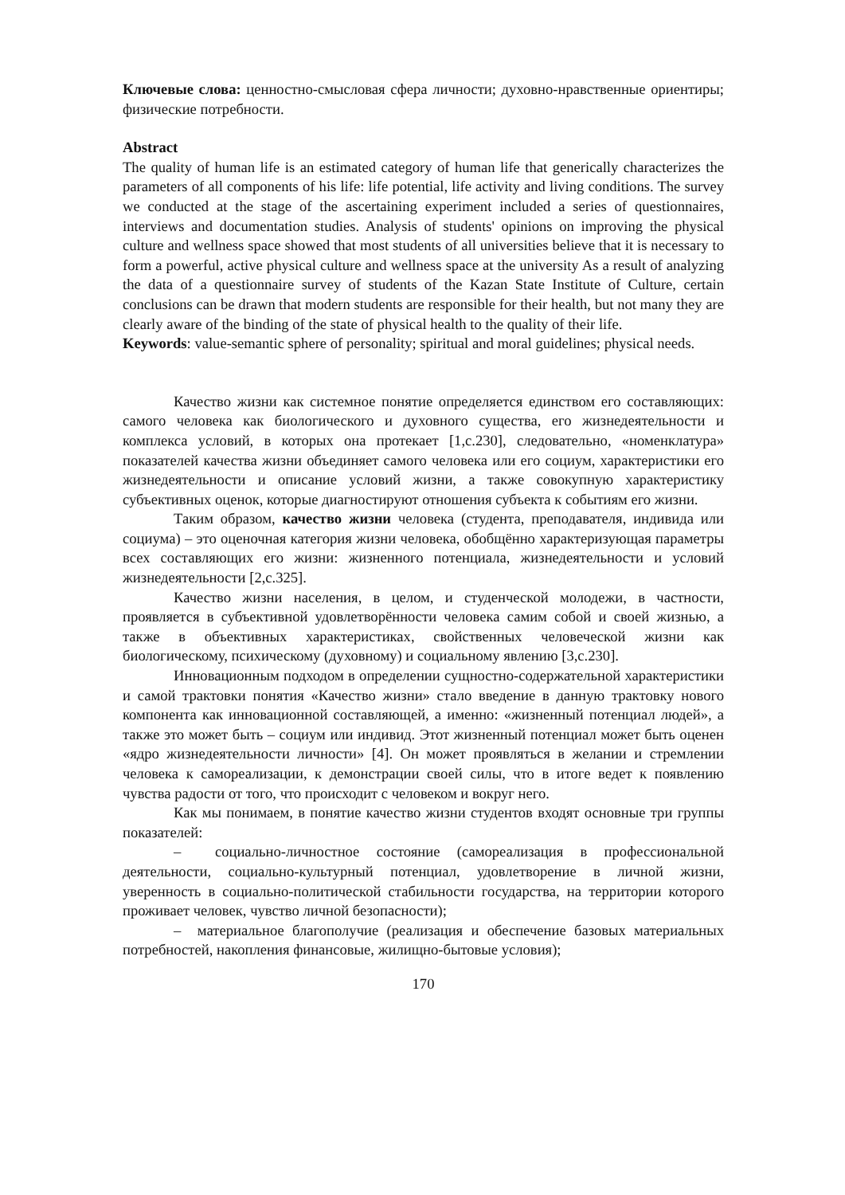Ключевые слова: ценностно-смысловая сфера личности; духовно-нравственные ориентиры; физические потребности.
Abstract
The quality of human life is an estimated category of human life that generically characterizes the parameters of all components of his life: life potential, life activity and living conditions. The survey we conducted at the stage of the ascertaining experiment included a series of questionnaires, interviews and documentation studies. Analysis of students' opinions on improving the physical culture and wellness space showed that most students of all universities believe that it is necessary to form a powerful, active physical culture and wellness space at the university As a result of analyzing the data of a questionnaire survey of students of the Kazan State Institute of Culture, certain conclusions can be drawn that modern students are responsible for their health, but not many they are clearly aware of the binding of the state of physical health to the quality of their life.
Keywords: value-semantic sphere of personality; spiritual and moral guidelines; physical needs.
Качество жизни как системное понятие определяется единством его составляющих: самого человека как биологического и духовного существа, его жизнедеятельности и комплекса условий, в которых она протекает [1,с.230], следовательно, «номенклатура» показателей качества жизни объединяет самого человека или его социум, характеристики его жизнедеятельности и описание условий жизни, а также совокупную характеристику субъективных оценок, которые диагностируют отношения субъекта к событиям его жизни.
Таким образом, качество жизни человека (студента, преподавателя, индивида или социума) – это оценочная категория жизни человека, обобщённо характеризующая параметры всех составляющих его жизни: жизненного потенциала, жизнедеятельности и условий жизнедеятельности [2,с.325].
Качество жизни населения, в целом, и студенческой молодежи, в частности, проявляется в субъективной удовлетворённости человека самим собой и своей жизнью, а также в объективных характеристиках, свойственных человеческой жизни как биологическому, психическому (духовному) и социальному явлению [3,с.230].
Инновационным подходом в определении сущностно-содержательной характеристики и самой трактовки понятия «Качество жизни» стало введение в данную трактовку нового компонента как инновационной составляющей, а именно: «жизненный потенциал людей», а также это может быть – социум или индивид. Этот жизненный потенциал может быть оценен «ядро жизнедеятельности личности» [4]. Он может проявляться в желании и стремлении человека к самореализации, к демонстрации своей силы, что в итоге ведет к появлению чувства радости от того, что происходит с человеком и вокруг него.
Как мы понимаем, в понятие качество жизни студентов входят основные три группы показателей:
– социально-личностное состояние (самореализация в профессиональной деятельности, социально-культурный потенциал, удовлетворение в личной жизни, уверенность в социально-политической стабильности государства, на территории которого проживает человек, чувство личной безопасности);
– материальное благополучие (реализация и обеспечение базовых материальных потребностей, накопления финансовые, жилищно-бытовые условия);
170